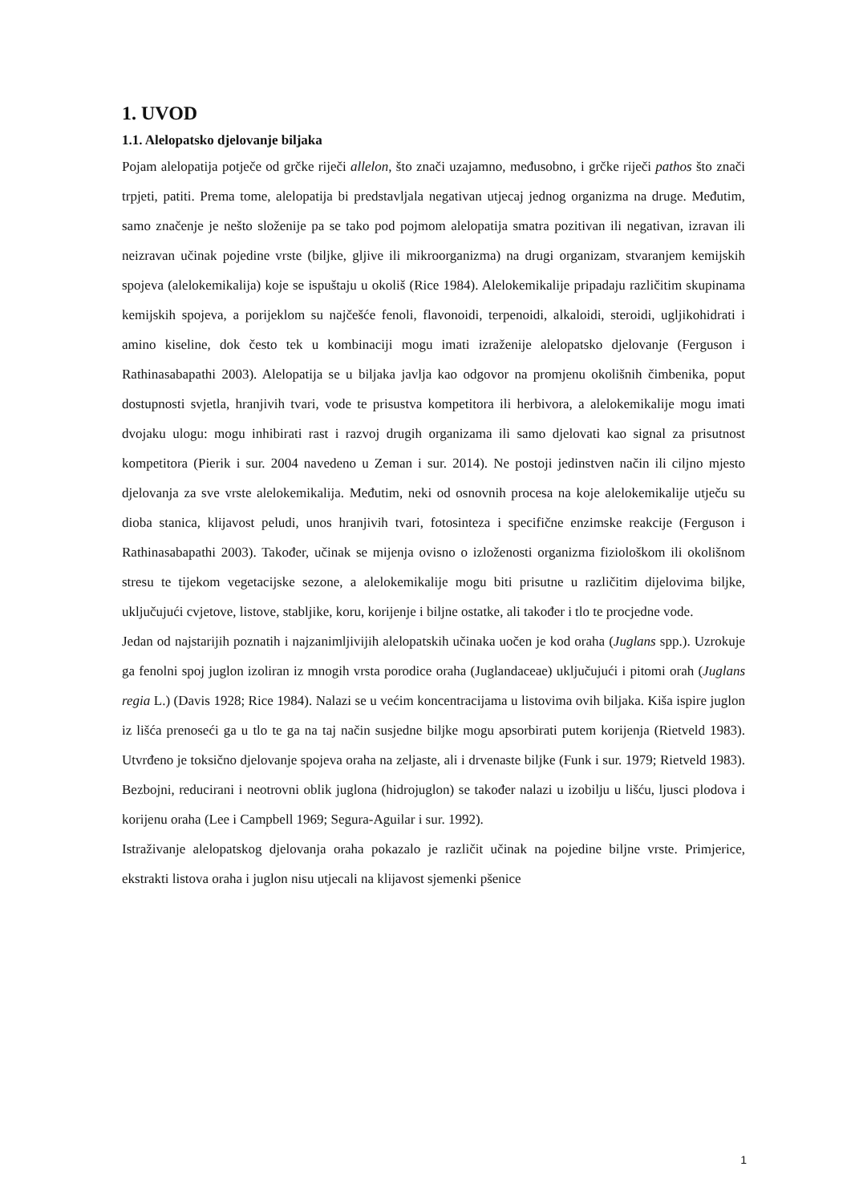1. UVOD
1.1. Alelopatsko djelovanje biljaka
Pojam alelopatija potječe od grčke riječi allelon, što znači uzajamno, međusobno, i grčke riječi pathos što znači trpjeti, patiti. Prema tome, alelopatija bi predstavljala negativan utjecaj jednog organizma na druge. Međutim, samo značenje je nešto složenije pa se tako pod pojmom alelopatija smatra pozitivan ili negativan, izravan ili neizravan učinak pojedine vrste (biljke, gljive ili mikroorganizma) na drugi organizam, stvaranjem kemijskih spojeva (alelokemikalija) koje se ispuštaju u okoliš (Rice 1984). Alelokemikalije pripadaju različitim skupinama kemijskih spojeva, a porijeklom su najčešće fenoli, flavonoidi, terpenoidi, alkaloidi, steroidi, ugljikohidrati i amino kiseline, dok često tek u kombinaciji mogu imati izraženije alelopatsko djelovanje (Ferguson i Rathinasabapathi 2003). Alelopatija se u biljaka javlja kao odgovor na promjenu okolišnih čimbenika, poput dostupnosti svjetla, hranjivih tvari, vode te prisustva kompetitora ili herbivora, a alelokemikalije mogu imati dvojaku ulogu: mogu inhibirati rast i razvoj drugih organizama ili samo djelovati kao signal za prisutnost kompetitora (Pierik i sur. 2004 navedeno u Zeman i sur. 2014). Ne postoji jedinstven način ili ciljno mjesto djelovanja za sve vrste alelokemikalija. Međutim, neki od osnovnih procesa na koje alelokemikalije utječu su dioba stanica, klijavost peludi, unos hranjivih tvari, fotosinteza i specifične enzimske reakcije (Ferguson i Rathinasabapathi 2003). Također, učinak se mijenja ovisno o izloženosti organizma fiziološkom ili okolišnom stresu te tijekom vegetacijske sezone, a alelokemikalije mogu biti prisutne u različitim dijelovima biljke, uključujući cvjetove, listove, stabljike, koru, korijenje i biljne ostatke, ali također i tlo te procjedne vode.
Jedan od najstarijih poznatih i najzanimljivijih alelopatskih učinaka uočen je kod oraha (Juglans spp.). Uzrokuje ga fenolni spoj juglon izoliran iz mnogih vrsta porodice oraha (Juglandaceae) uključujući i pitomi orah (Juglans regia L.) (Davis 1928; Rice 1984). Nalazi se u većim koncentracijama u listovima ovih biljaka. Kiša ispire juglon iz lišća prenoseći ga u tlo te ga na taj način susjedne biljke mogu apsorbirati putem korijenja (Rietveld 1983). Utvrđeno je toksično djelovanje spojeva oraha na zeljaste, ali i drvenaste biljke (Funk i sur. 1979; Rietveld 1983). Bezbojni, reducirani i neotrovni oblik juglona (hidrojuglon) se također nalazi u izobilju u lišću, ljusci plodova i korijenu oraha (Lee i Campbell 1969; Segura-Aguilar i sur. 1992).
Istraživanje alelopatskog djelovanja oraha pokazalo je različit učinak na pojedine biljne vrste. Primjerice, ekstrakti listova oraha i juglon nisu utjecali na klijavost sjemenki pšenice
1